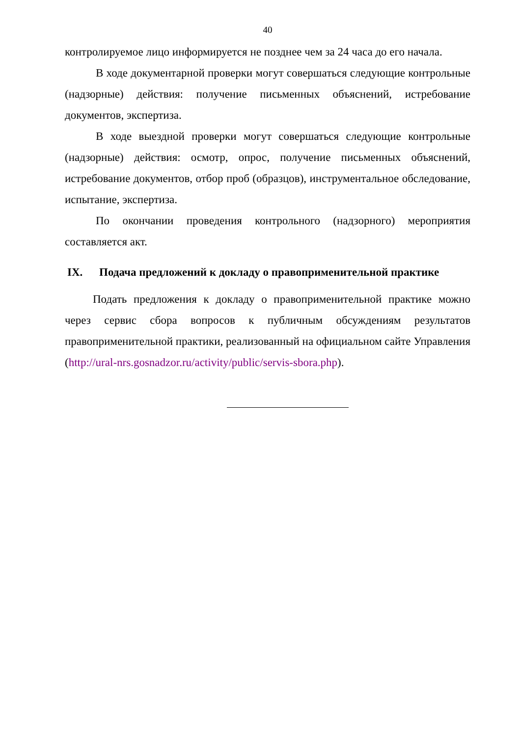40
контролируемое лицо информируется не позднее чем за 24 часа до его начала.
В ходе документарной проверки могут совершаться следующие контрольные (надзорные) действия: получение письменных объяснений, истребование документов, экспертиза.
В ходе выездной проверки могут совершаться следующие контрольные (надзорные) действия: осмотр, опрос, получение письменных объяснений, истребование документов, отбор проб (образцов), инструментальное обследование, испытание, экспертиза.
По окончании проведения контрольного (надзорного) мероприятия составляется акт.
IX. Подача предложений к докладу о правоприменительной практике
Подать предложения к докладу о правоприменительной практике можно через сервис сбора вопросов к публичным обсуждениям результатов правоприменительной практики, реализованный на официальном сайте Управления (http://ural-nrs.gosnadzor.ru/activity/public/servis-sbora.php).